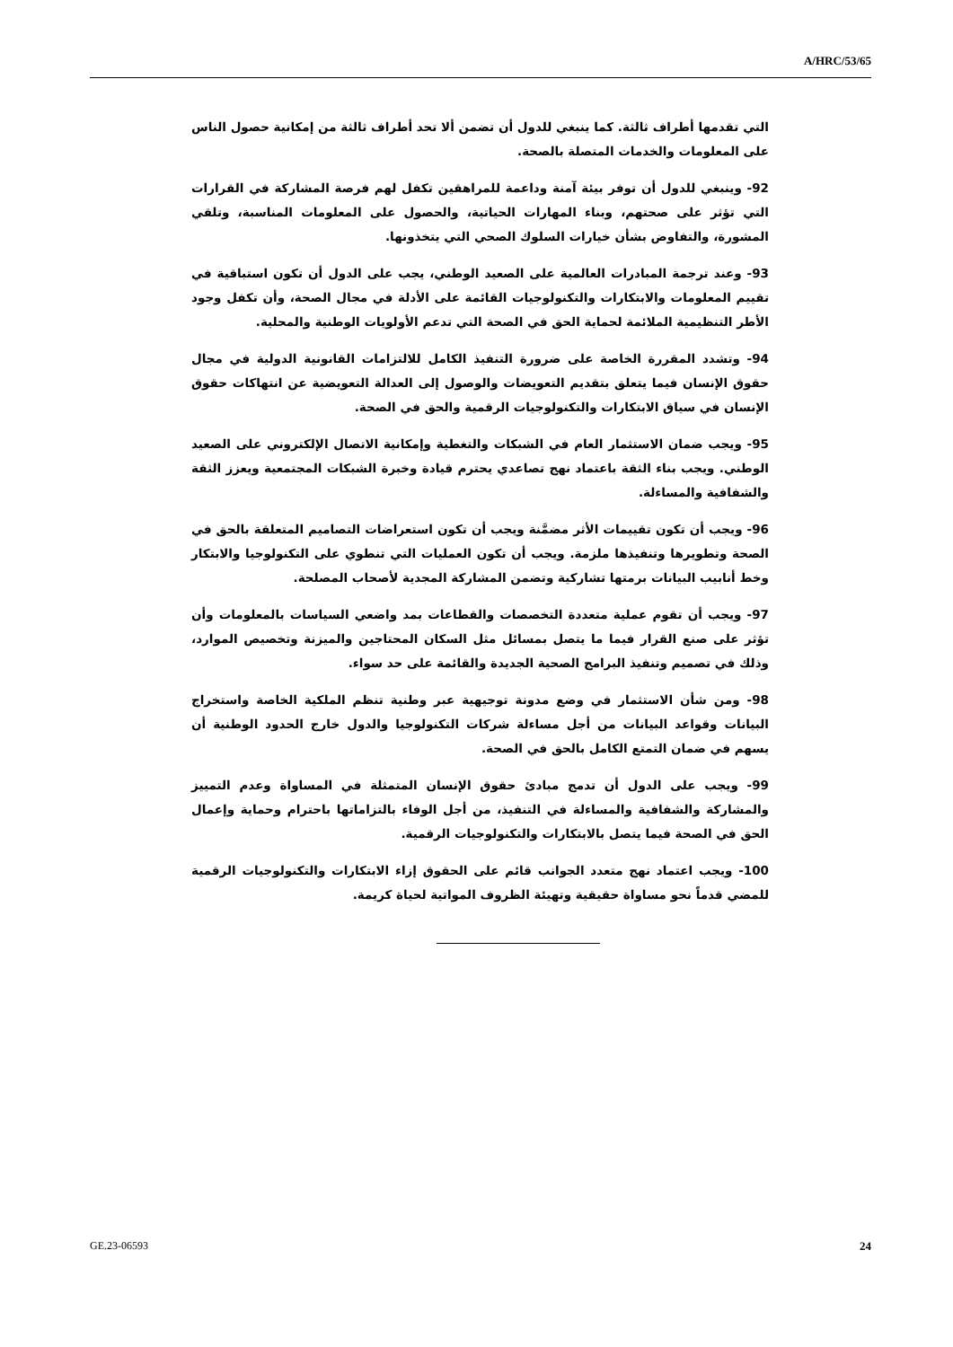A/HRC/53/65
التي تقدمها أطراف ثالثة. كما ينبغي للدول أن تضمن ألا تحد أطراف ثالثة من إمكانية حصول الناس على المعلومات والخدمات المتصلة بالصحة.
92- وينبغي للدول أن توفر بيئة آمنة وداعمة للمراهقين تكفل لهم فرصة المشاركة في القرارات التي تؤثر على صحتهم، وبناء المهارات الحياتية، والحصول على المعلومات المناسبة، وتلقي المشورة، والتفاوض بشأن خيارات السلوك الصحي التي يتخذونها.
93- وعند ترجمة المبادرات العالمية على الصعيد الوطني، يجب على الدول أن تكون استباقية في تقييم المعلومات والابتكارات والتكنولوجيات القائمة على الأدلة في مجال الصحة، وأن تكفل وجود الأطر التنظيمية الملائمة لحماية الحق في الصحة التي تدعم الأولويات الوطنية والمحلية.
94- وتشدد المقررة الخاصة على ضرورة التنفيذ الكامل للالتزامات القانونية الدولية في مجال حقوق الإنسان فيما يتعلق بتقديم التعويضات والوصول إلى العدالة التعويضية عن انتهاكات حقوق الإنسان في سياق الابتكارات والتكنولوجيات الرقمية والحق في الصحة.
95- ويجب ضمان الاستثمار العام في الشبكات والتغطية وإمكانية الاتصال الإلكتروني على الصعيد الوطني. ويجب بناء الثقة باعتماد نهج تصاعدي يحترم قيادة وخبرة الشبكات المجتمعية ويعزز الثقة والشفافية والمساءلة.
96- ويجب أن تكون تقييمات الأثر مضمَّنة ويجب أن تكون استعراضات التصاميم المتعلقة بالحق في الصحة وتطويرها وتنفيذها ملزمة. ويجب أن تكون العمليات التي تنطوي على التكنولوجيا والابتكار وخط أنابيب البيانات برمتها تشاركية وتضمن المشاركة المجدية لأصحاب المصلحة.
97- ويجب أن تقوم عملية متعددة التخصصات والقطاعات بمد واضعي السياسات بالمعلومات وأن تؤثر على صنع القرار فيما ما يتصل بمسائل مثل السكان المحتاجين والميزنة وتخصيص الموارد، وذلك في تصميم وتنفيذ البرامج الصحية الجديدة والقائمة على حد سواء.
98- ومن شأن الاستثمار في وضع مدونة توجيهية عبر وطنية تنظم الملكية الخاصة واستخراج البيانات وقواعد البيانات من أجل مساءلة شركات التكنولوجيا والدول خارج الحدود الوطنية أن يسهم في ضمان التمتع الكامل بالحق في الصحة.
99- ويجب على الدول أن تدمج مبادئ حقوق الإنسان المتمثلة في المساواة وعدم التمييز والمشاركة والشفافية والمساءلة في التنفيذ، من أجل الوفاء بالتزاماتها باحترام وحماية وإعمال الحق في الصحة فيما يتصل بالابتكارات والتكنولوجيات الرقمية.
100- ويجب اعتماد نهج متعدد الجوانب قائم على الحقوق إزاء الابتكارات والتكنولوجيات الرقمية للمضي قدماً نحو مساواة حقيقية وتهيئة الظروف المواتية لحياة كريمة.
GE.23-06593 24